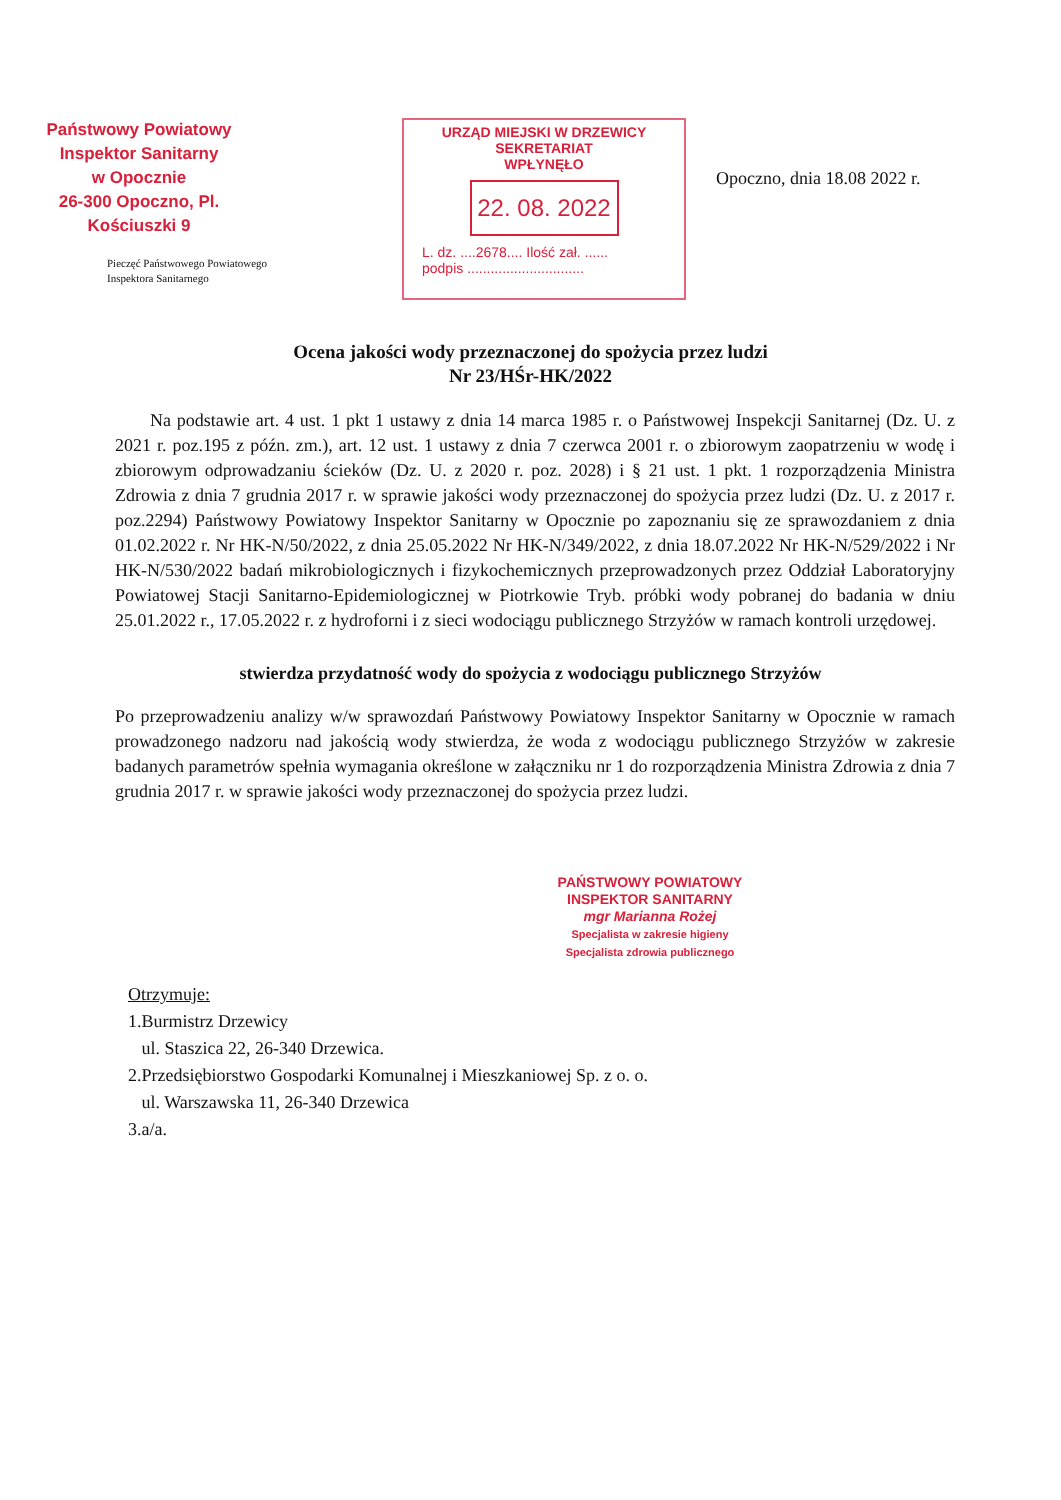Państwowy Powiatowy
Inspektor Sanitarny
w Opocznie
26-300 Opoczno, Pl. Kościuszki 9
Pieczęć Państwowego Powiatowego
Inspektora Sanitarnego
URZĄD MIEJSKI W DRZEWICY
SEKRETARIAT
WPŁYNĘŁO
22. 08. 2022
L. dz. ....2678.... Ilość zał. ......
podpis ..............................
Opoczno, dnia 18.08 2022 r.
Ocena jakości wody przeznaczonej do spożycia przez ludzi
Nr 23/HŚr-HK/2022
Na podstawie art. 4 ust. 1 pkt 1 ustawy z dnia 14 marca 1985 r. o Państwowej Inspekcji Sanitarnej (Dz. U. z 2021 r. poz.195 z późn. zm.), art. 12 ust. 1 ustawy z dnia 7 czerwca 2001 r. o zbiorowym zaopatrzeniu w wodę i zbiorowym odprowadzaniu ścieków (Dz. U. z 2020 r. poz. 2028) i § 21 ust. 1 pkt. 1 rozporządzenia Ministra Zdrowia z dnia 7 grudnia 2017 r. w sprawie jakości wody przeznaczonej do spożycia przez ludzi (Dz. U. z 2017 r. poz.2294) Państwowy Powiatowy Inspektor Sanitarny w Opocznie po zapoznaniu się ze sprawozdaniem z dnia 01.02.2022 r. Nr HK-N/50/2022, z dnia 25.05.2022 Nr HK-N/349/2022, z dnia 18.07.2022 Nr HK-N/529/2022 i Nr HK-N/530/2022 badań mikrobiologicznych i fizykochemicznych przeprowadzonych przez Oddział Laboratoryjny Powiatowej Stacji Sanitarno-Epidemiologicznej w Piotrkowie Tryb. próbki wody pobranej do badania w dniu 25.01.2022 r., 17.05.2022 r. z hydroforni i z sieci wodociągu publicznego Strzyżów w ramach kontroli urzędowej.
stwierdza przydatność wody do spożycia z wodociągu publicznego Strzyżów
Po przeprowadzeniu analizy w/w sprawozdań Państwowy Powiatowy Inspektor Sanitarny w Opocznie w ramach prowadzonego nadzoru nad jakością wody stwierdza, że woda z wodociągu publicznego Strzyżów w zakresie badanych parametrów spełnia wymagania określone w załączniku nr 1 do rozporządzenia Ministra Zdrowia z dnia 7 grudnia 2017 r. w sprawie jakości wody przeznaczonej do spożycia przez ludzi.
PAŃSTWOWY POWIATOWY
INSPEKTOR SANITARNY
mgr Marianna Rożej
Specjalista w zakresie higieny
Specjalista zdrowia publicznego
Otrzymuje:
1.Burmistrz Drzewicy
ul. Staszica 22, 26-340 Drzewica.
2.Przedsiębiorstwo Gospodarki Komunalnej i Mieszkaniowej Sp. z o. o.
ul. Warszawska 11, 26-340 Drzewica
3.a/a.